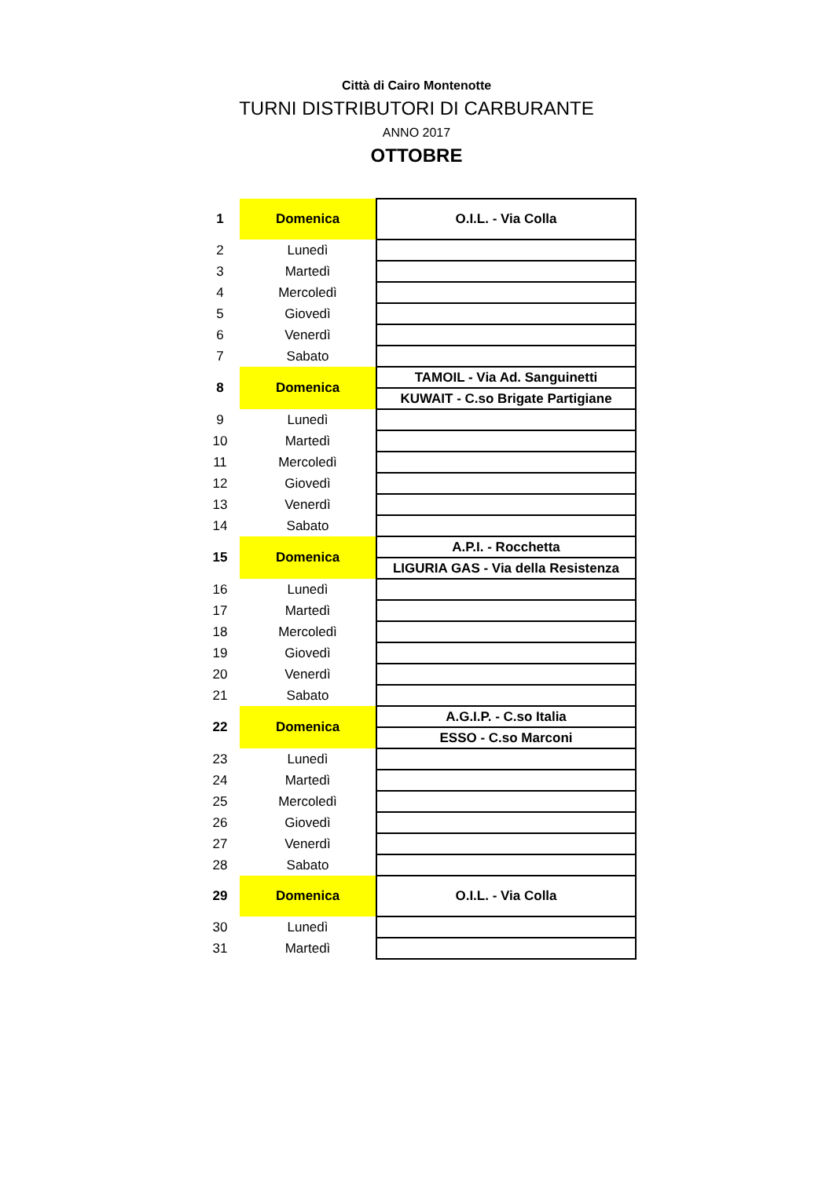Città di Cairo Montenotte
TURNI DISTRIBUTORI DI CARBURANTE
ANNO 2017
OTTOBRE
| 1 | Domenica | O.I.L. - Via Colla |
| 2 | Lunedì | |
| 3 | Martedì | |
| 4 | Mercoledì | |
| 5 | Giovedì | |
| 6 | Venerdì | |
| 7 | Sabato | |
| 8 | Domenica | TAMOIL - Via Ad. Sanguinetti |
| | | KUWAIT - C.so Brigate Partigiane |
| 9 | Lunedì | |
| 10 | Martedì | |
| 11 | Mercoledì | |
| 12 | Giovedì | |
| 13 | Venerdì | |
| 14 | Sabato | |
| 15 | Domenica | A.P.I. - Rocchetta |
| | | LIGURIA GAS - Via della Resistenza |
| 16 | Lunedì | |
| 17 | Martedì | |
| 18 | Mercoledì | |
| 19 | Giovedì | |
| 20 | Venerdì | |
| 21 | Sabato | |
| 22 | Domenica | A.G.I.P. - C.so Italia |
| | | ESSO - C.so Marconi |
| 23 | Lunedì | |
| 24 | Martedì | |
| 25 | Mercoledì | |
| 26 | Giovedì | |
| 27 | Venerdì | |
| 28 | Sabato | |
| 29 | Domenica | O.I.L. - Via Colla |
| 30 | Lunedì | |
| 31 | Martedì | |